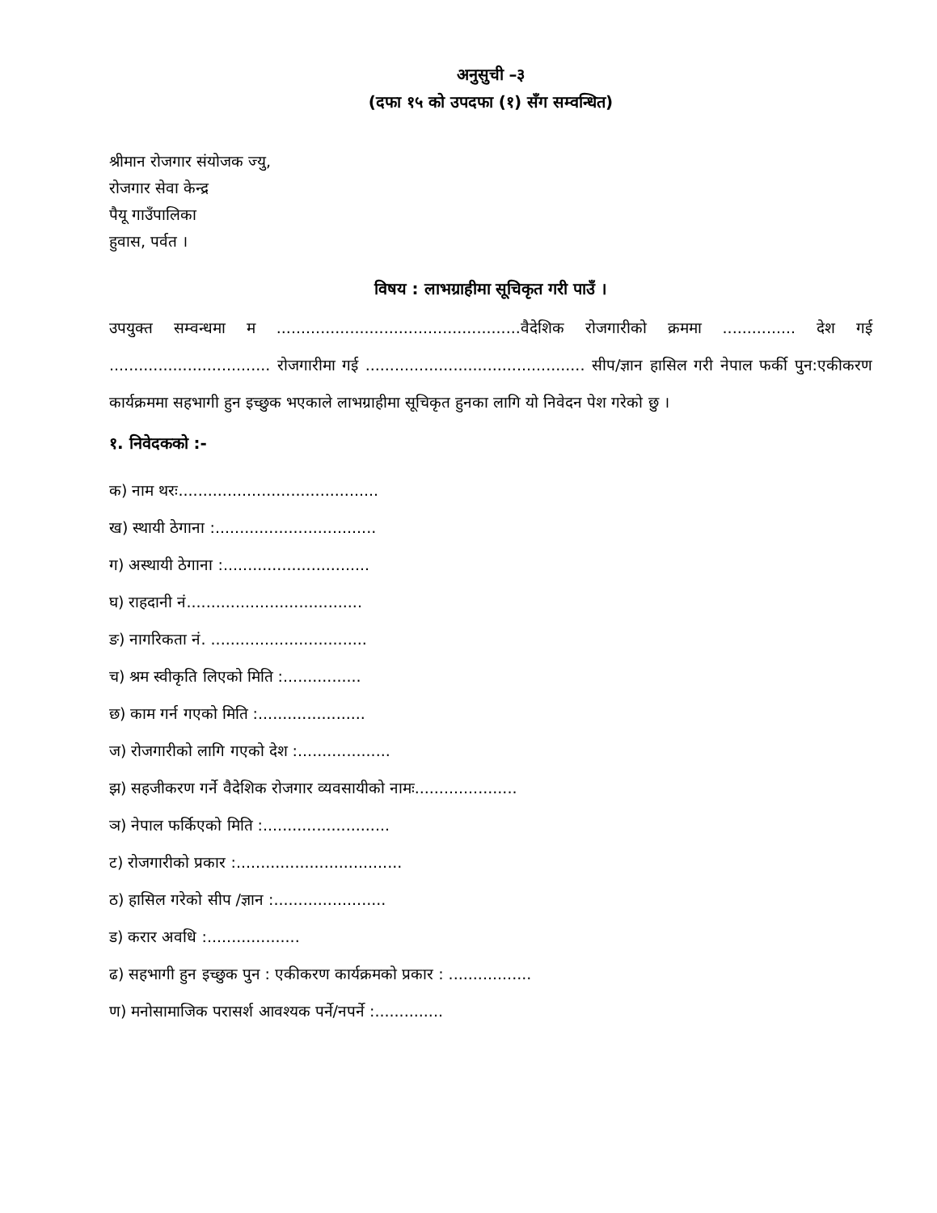अनुसुची –३
(दफा १५ को उपदफा (१) सँग सम्वन्धित)
श्रीमान रोजगार संयोजक ज्यु,
रोजगार सेवा केन्द्र
पैयू गाउँपालिका
हुवास, पर्वत ।
विषय : लाभग्राहीमा सूचिकृत गरी पाउँ ।
उपयुक्त सम्वन्धमा म ..................................................वैदेशिक रोजगारीको क्रममा ............... देश गई ................................. रोजगारीमा गई ............................................. सीप/ज्ञान हासिल गरी नेपाल फर्की पुन:एकीकरण कार्यक्रममा सहभागी हुन इच्छुक भएकाले लाभग्राहीमा सूचिकृत हुनका लागि यो निवेदन पेश गरेको छु ।
१. निवेदकको :-
क) नाम थरः.........................................
ख) स्थायी ठेगाना :.................................
ग) अस्थायी ठेगाना :..............................
घ) राहदानी नं....................................
ङ) नागरिकता नं. ................................
च) श्रम स्वीकृति लिएको मिति :................
छ) काम गर्न गएको मिति :......................
ज) रोजगारीको लागि गएको देश :...................
झ) सहजीकरण गर्ने वैदेशिक रोजगार व्यवसायीको नामः.....................
ञ) नेपाल फर्किएको मिति :..........................
ट) रोजगारीको प्रकार :..................................
ठ) हासिल गरेको सीप /ज्ञान :.......................
ड) करार अवधि :...................
ढ) सहभागी हुन इच्छुक पुन : एकीकरण कार्यक्रमको प्रकार : .................
ण) मनोसामाजिक परासर्श आवश्यक पर्ने/नपर्ने :..............